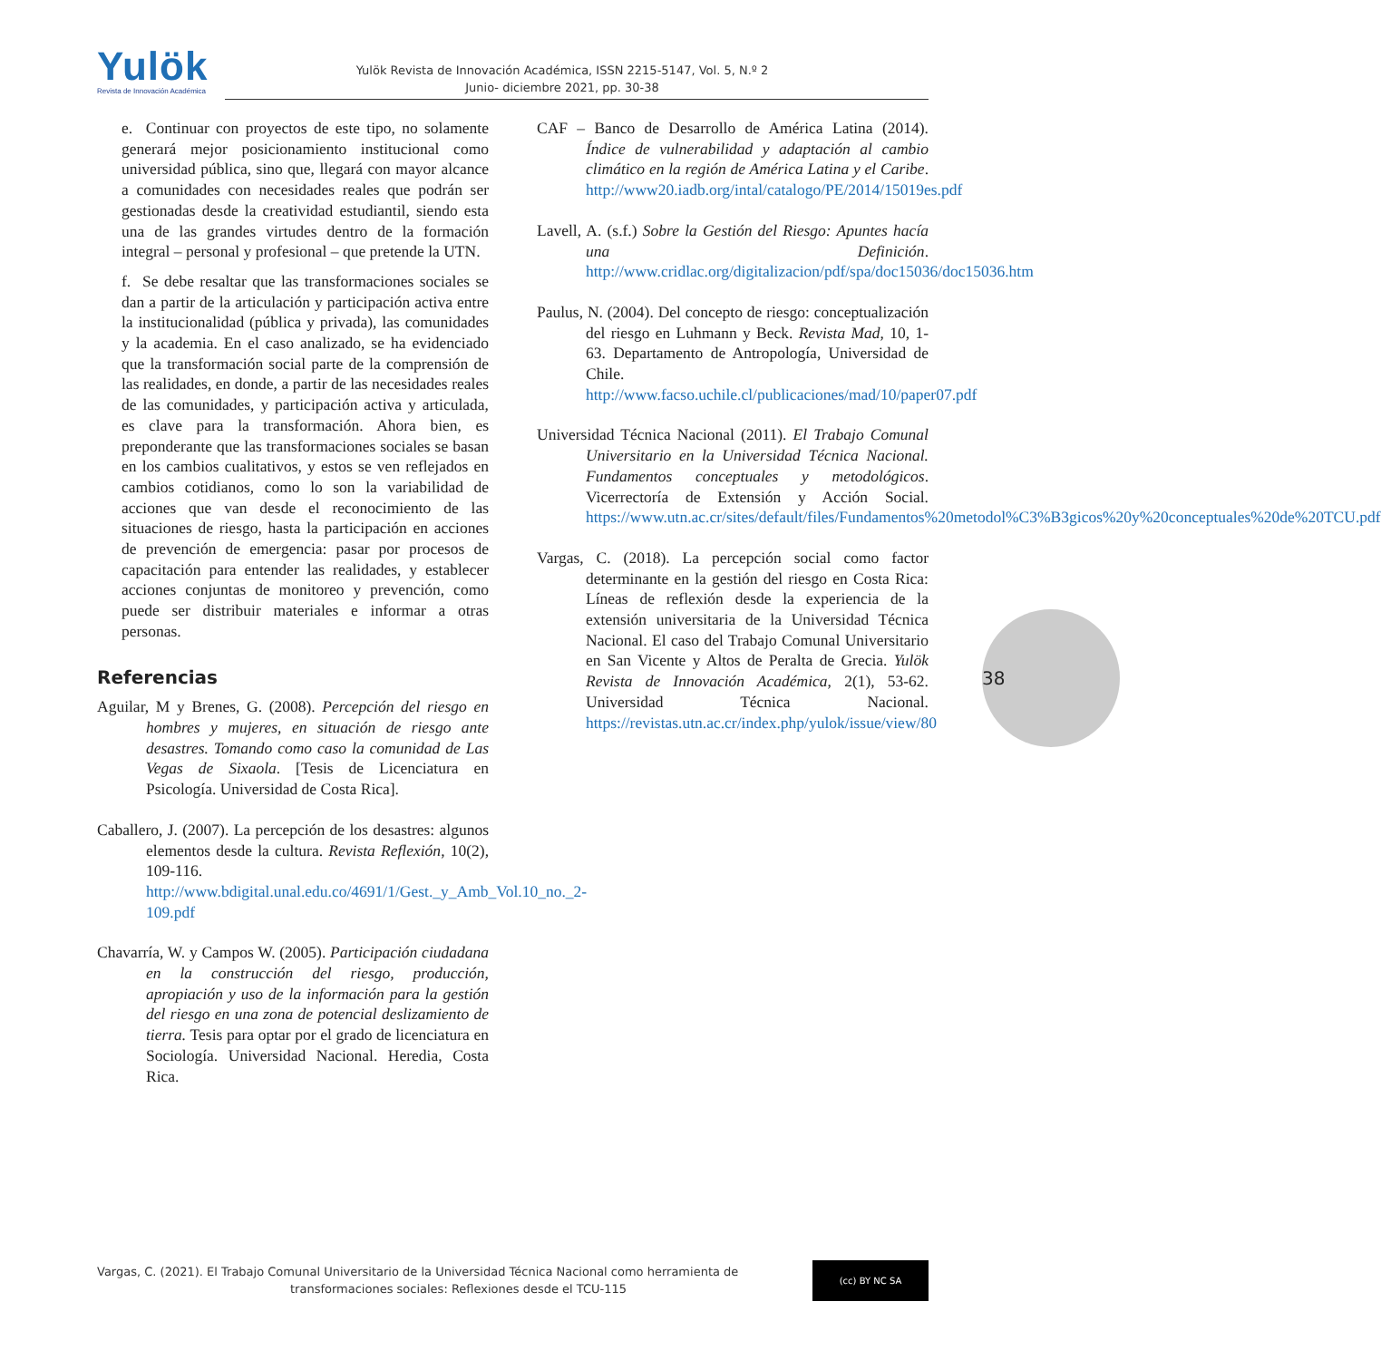Yulök
Revista de Innovación Académica
Yulök Revista de Innovación Académica, ISSN 2215-5147, Vol. 5, N.º 2
Junio- diciembre 2021, pp. 30-38
e. Continuar con proyectos de este tipo, no solamente generará mejor posicionamiento institucional como universidad pública, sino que, llegará con mayor alcance a comunidades con necesidades reales que podrán ser gestionadas desde la creatividad estudiantil, siendo esta una de las grandes virtudes dentro de la formación integral – personal y profesional – que pretende la UTN.
f. Se debe resaltar que las transformaciones sociales se dan a partir de la articulación y participación activa entre la institucionalidad (pública y privada), las comunidades y la academia. En el caso analizado, se ha evidenciado que la transformación social parte de la comprensión de las realidades, en donde, a partir de las necesidades reales de las comunidades, y participación activa y articulada, es clave para la transformación. Ahora bien, es preponderante que las transformaciones sociales se basan en los cambios cualitativos, y estos se ven reflejados en cambios cotidianos, como lo son la variabilidad de acciones que van desde el reconocimiento de las situaciones de riesgo, hasta la participación en acciones de prevención de emergencia: pasar por procesos de capacitación para entender las realidades, y establecer acciones conjuntas de monitoreo y prevención, como puede ser distribuir materiales e informar a otras personas.
Referencias
Aguilar, M y Brenes, G. (2008). Percepción del riesgo en hombres y mujeres, en situación de riesgo ante desastres. Tomando como caso la comunidad de Las Vegas de Sixaola. [Tesis de Licenciatura en Psicología. Universidad de Costa Rica].
Caballero, J. (2007). La percepción de los desastres: algunos elementos desde la cultura. Revista Reflexión, 10(2), 109-116. http://www.bdigital.unal.edu.co/4691/1/Gest._y_Amb_Vol.10_no._2-109.pdf
Chavarría, W. y Campos W. (2005). Participación ciudadana en la construcción del riesgo, producción, apropiación y uso de la información para la gestión del riesgo en una zona de potencial deslizamiento de tierra. Tesis para optar por el grado de licenciatura en Sociología. Universidad Nacional. Heredia, Costa Rica.
CAF – Banco de Desarrollo de América Latina (2014). Índice de vulnerabilidad y adaptación al cambio climático en la región de América Latina y el Caribe. http://www20.iadb.org/intal/catalogo/PE/2014/15019es.pdf
Lavell, A. (s.f.) Sobre la Gestión del Riesgo: Apuntes hacía una Definición. http://www.cridlac.org/digitalizacion/pdf/spa/doc15036/doc15036.htm
Paulus, N. (2004). Del concepto de riesgo: conceptualización del riesgo en Luhmann y Beck. Revista Mad, 10, 1-63. Departamento de Antropología, Universidad de Chile. http://www.facso.uchile.cl/publicaciones/mad/10/paper07.pdf
Universidad Técnica Nacional (2011). El Trabajo Comunal Universitario en la Universidad Técnica Nacional. Fundamentos conceptuales y metodológicos. Vicerrectoría de Extensión y Acción Social. https://www.utn.ac.cr/sites/default/files/Fundamentos%20metodol%C3%B3gicos%20y%20conceptuales%20de%20TCU.pdf
Vargas, C. (2018). La percepción social como factor determinante en la gestión del riesgo en Costa Rica: Líneas de reflexión desde la experiencia de la extensión universitaria de la Universidad Técnica Nacional. El caso del Trabajo Comunal Universitario en San Vicente y Altos de Peralta de Grecia. Yulök Revista de Innovación Académica, 2(1), 53-62. Universidad Técnica Nacional. https://revistas.utn.ac.cr/index.php/yulok/issue/view/80
38
Vargas, C. (2021). El Trabajo Comunal Universitario de la Universidad Técnica Nacional como herramienta de
transformaciones sociales: Reflexiones desde el TCU-115
(cc) BY NC SA